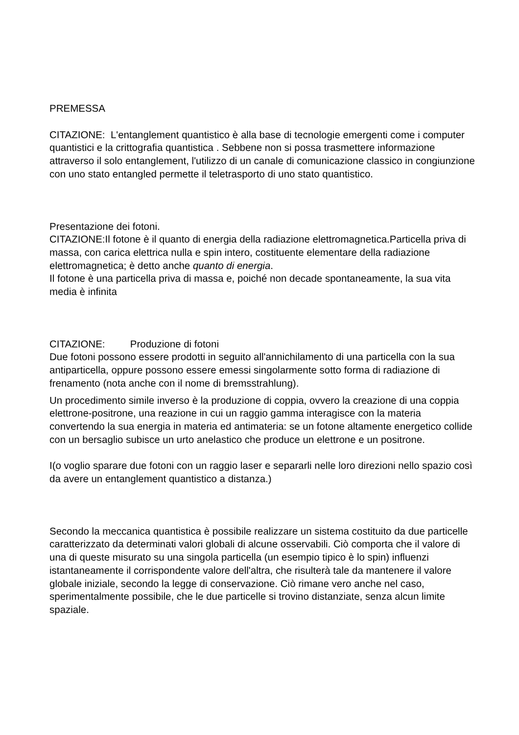PREMESSA
CITAZIONE: L'entanglement quantistico è alla base di tecnologie emergenti come i computer quantistici e la crittografia quantistica . Sebbene non si possa trasmettere informazione attraverso il solo entanglement, l'utilizzo di un canale di comunicazione classico in congiunzione con uno stato entangled permette il teletrasporto di uno stato quantistico.
Presentazione dei fotoni.
CITAZIONE:Il fotone è il quanto di energia della radiazione elettromagnetica.Particella priva di massa, con carica elettrica nulla e spin intero, costituente elementare della radiazione elettromagnetica; è detto anche quanto di energia.
Il fotone è una particella priva di massa e, poiché non decade spontaneamente, la sua vita media è infinita
CITAZIONE: Produzione di fotoni
Due fotoni possono essere prodotti in seguito all'annichilamento di una particella con la sua antiparticella, oppure possono essere emessi singolarmente sotto forma di radiazione di frenamento (nota anche con il nome di bremsstrahlung).
Un procedimento simile inverso è la produzione di coppia, ovvero la creazione di una coppia elettrone-positrone, una reazione in cui un raggio gamma interagisce con la materia convertendo la sua energia in materia ed antimateria: se un fotone altamente energetico collide con un bersaglio subisce un urto anelastico che produce un elettrone e un positrone.
I(o voglio sparare due fotoni con un raggio laser e separarli nelle loro direzioni nello spazio così da avere un entanglement quantistico a distanza.)
Secondo la meccanica quantistica è possibile realizzare un sistema costituito da due particelle caratterizzato da determinati valori globali di alcune osservabili. Ciò comporta che il valore di una di queste misurato su una singola particella (un esempio tipico è lo spin) influenzi istantaneamente il corrispondente valore dell'altra, che risulterà tale da mantenere il valore globale iniziale, secondo la legge di conservazione. Ciò rimane vero anche nel caso, sperimentalmente possibile, che le due particelle si trovino distanziate, senza alcun limite spaziale.